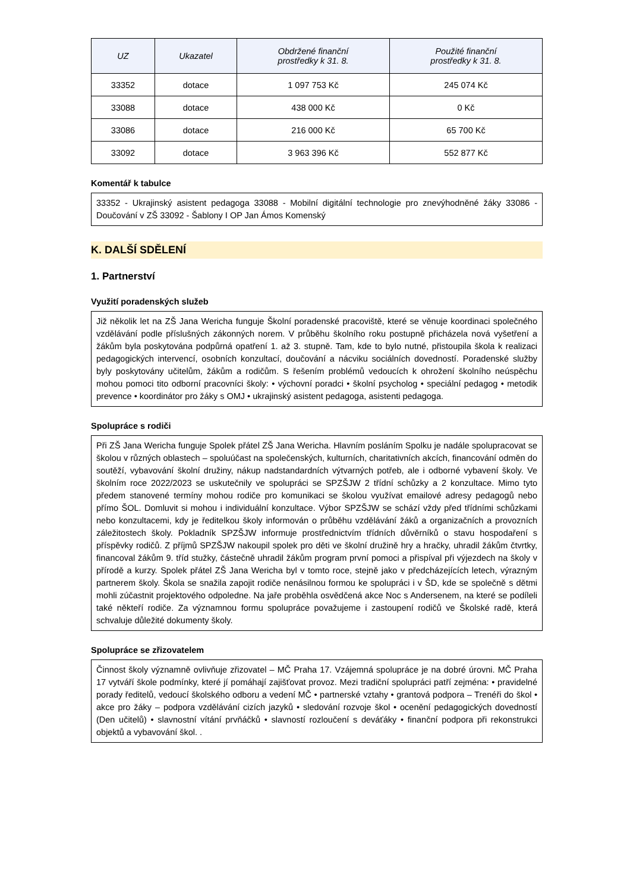| UZ | Ukazatel | Obdržené finanční prostředky k 31. 8. | Použité finanční prostředky k 31. 8. |
| --- | --- | --- | --- |
| 33352 | dotace | 1 097 753 Kč | 245 074 Kč |
| 33088 | dotace | 438 000 Kč | 0 Kč |
| 33086 | dotace | 216 000 Kč | 65 700 Kč |
| 33092 | dotace | 3 963 396 Kč | 552 877 Kč |
Komentář k tabulce
33352 - Ukrajinský asistent pedagoga 33088 - Mobilní digitální technologie pro znevýhodněné žáky 33086 - Doučování v ZŠ 33092 - Šablony I OP Jan Ámos Komenský
K. DALŠÍ SDĚLENÍ
1. Partnerství
Využití poradenských služeb
Již několik let na ZŠ Jana Wericha funguje Školní poradenské pracoviště, které se věnuje koordinaci společného vzdělávání podle příslušných zákonných norem. V průběhu školního roku postupně přicházela nová vyšetření a žákům byla poskytována podpůrná opatření 1. až 3. stupně. Tam, kde to bylo nutné, přistoupila škola k realizaci pedagogických intervencí, osobních konzultací, doučování a nácviku sociálních dovedností. Poradenské služby byly poskytovány učitelům, žákům a rodičům. S řešením problémů vedoucích k ohrožení školního neúspěchu mohou pomoci tito odborní pracovníci školy: • výchovní poradci • školní psycholog • speciální pedagog • metodik prevence • koordinátor pro žáky s OMJ • ukrajinský asistent pedagoga, asistenti pedagoga.
Spolupráce s rodiči
Při ZŠ Jana Wericha funguje Spolek přátel ZŠ Jana Wericha. Hlavním posláním Spolku je nadále spolupracovat se školou v různých oblastech – spoluúčast na společenských, kulturních, charitativních akcích, financování odměn do soutěží, vybavování školní družiny, nákup nadstandardních výtvarných potřeb, ale i odborné vybavení školy. Ve školním roce 2022/2023 se uskutečnily ve spolupráci se SPZŠJW 2 třídní schůzky a 2 konzultace. Mimo tyto předem stanovené termíny mohou rodiče pro komunikaci se školou využívat emailové adresy pedagogů nebo přímo ŠOL. Domluvit si mohou i individuální konzultace. Výbor SPZŠJW se schází vždy před třídními schůzkami nebo konzultacemi, kdy je ředitelkou školy informován o průběhu vzdělávání žáků a organizačních a provozních záležitostech školy. Pokladník SPZŠJW informuje prostřednictvím třídních důvěrníků o stavu hospodaření s příspěvky rodičů. Z příjmů SPZŠJW nakoupil spolek pro děti ve školní družině hry a hračky, uhradil žákům čtvrtky, financoval žákům 9. tříd stužky, částečně uhradil žákům program první pomoci a přispíval při výjezdech na školy v přírodě a kurzy. Spolek přátel ZŠ Jana Wericha byl v tomto roce, stejně jako v předcházejících letech, výrazným partnerem školy. Škola se snažila zapojit rodiče nenásilnou formou ke spolupráci i v ŠD, kde se společně s dětmi mohli zúčastnit projektového odpoledne. Na jaře proběhla osvědčená akce Noc s Andersenem, na které se podíleli také někteří rodiče. Za významnou formu spolupráce považujeme i zastoupení rodičů ve Školské radě, která schvaluje důležité dokumenty školy.
Spolupráce se zřizovatelem
Činnost školy významně ovlivňuje zřizovatel – MČ Praha 17. Vzájemná spolupráce je na dobré úrovni. MČ Praha 17 vytváří škole podmínky, které jí pomáhají zajišťovat provoz. Mezi tradiční spolupráci patří zejména: • pravidelné porady ředitelů, vedoucí školského odboru a vedení MČ • partnerské vztahy • grantová podpora – Trenéři do škol • akce pro žáky – podpora vzdělávání cizích jazyků • sledování rozvoje škol • ocenění pedagogických dovedností (Den učitelů) • slavnostní vítání prvňáčků • slavností rozloučení s deváťáky • finanční podpora při rekonstrukci objektů a vybavování škol. .